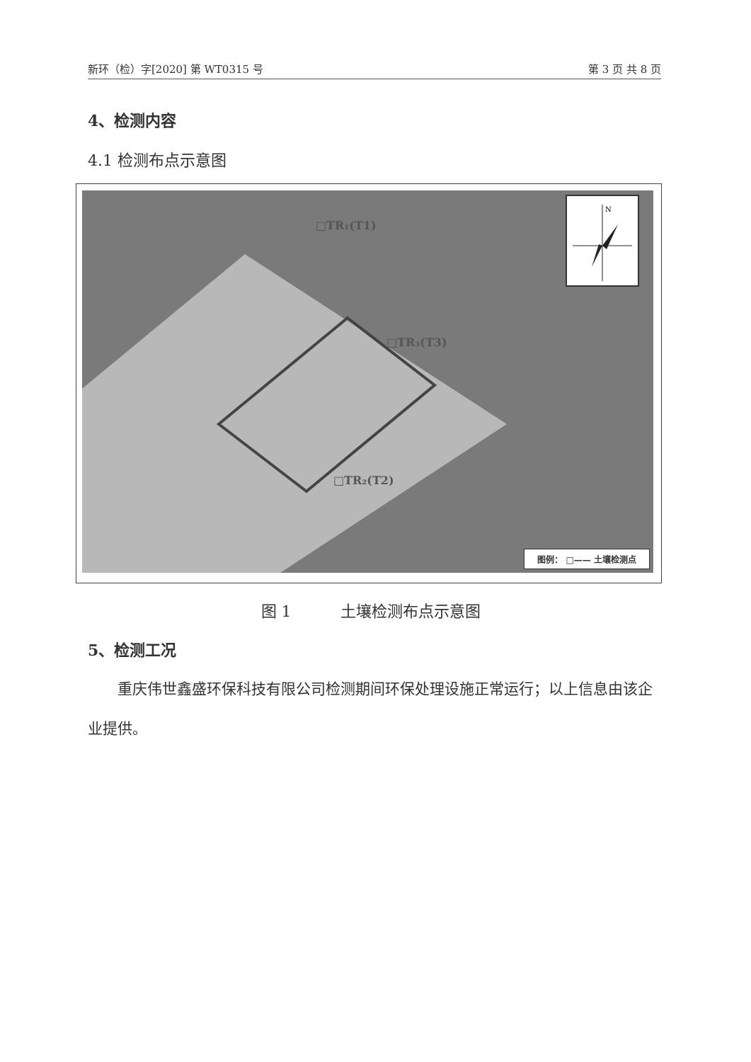新环（检）字[2020] 第 WT0315 号 第 3 页 共 8 页
4、检测内容
4.1 检测布点示意图
□TR₁(T1)
□TR₃(T3)
□TR₂(T2)
N
图例： □—— 土壤检测点
图 1 土壤检测布点示意图
5、检测工况
重庆伟世鑫盛环保科技有限公司检测期间环保处理设施正常运行；以上信息由该企业提供。